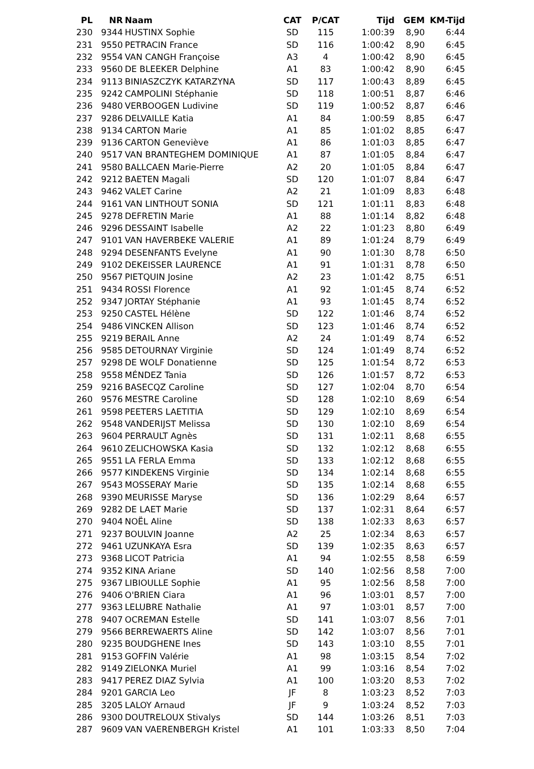| PL | NR | Naam | CAT | P/CAT | Tijd | GEM | KM-Tijd |
| --- | --- | --- | --- | --- | --- | --- | --- |
| 230 | 9344 | HUSTINX Sophie | SD | 115 | 1:00:39 | 8,90 | 6:44 |
| 231 | 9550 | PETRACIN France | SD | 116 | 1:00:42 | 8,90 | 6:45 |
| 232 | 9554 | VAN CANGH Françoise | A3 | 4 | 1:00:42 | 8,90 | 6:45 |
| 233 | 9560 | DE BLEEKER Delphine | A1 | 83 | 1:00:42 | 8,90 | 6:45 |
| 234 | 9113 | BINIASZCZYK KATARZYNA | SD | 117 | 1:00:43 | 8,89 | 6:45 |
| 235 | 9242 | CAMPOLINI Stéphanie | SD | 118 | 1:00:51 | 8,87 | 6:46 |
| 236 | 9480 | VERBOOGEN Ludivine | SD | 119 | 1:00:52 | 8,87 | 6:46 |
| 237 | 9286 | DELVAILLE Katia | A1 | 84 | 1:00:59 | 8,85 | 6:47 |
| 238 | 9134 | CARTON Marie | A1 | 85 | 1:01:02 | 8,85 | 6:47 |
| 239 | 9136 | CARTON Geneviève | A1 | 86 | 1:01:03 | 8,85 | 6:47 |
| 240 | 9517 | VAN BRANTEGHEM DOMINIQUE | A1 | 87 | 1:01:05 | 8,84 | 6:47 |
| 241 | 9580 | BALLCAEN Marie-Pierre | A2 | 20 | 1:01:05 | 8,84 | 6:47 |
| 242 | 9212 | BAETEN Magali | SD | 120 | 1:01:07 | 8,84 | 6:47 |
| 243 | 9462 | VALET Carine | A2 | 21 | 1:01:09 | 8,83 | 6:48 |
| 244 | 9161 | VAN LINTHOUT SONIA | SD | 121 | 1:01:11 | 8,83 | 6:48 |
| 245 | 9278 | DEFRETIN Marie | A1 | 88 | 1:01:14 | 8,82 | 6:48 |
| 246 | 9296 | DESSAINT Isabelle | A2 | 22 | 1:01:23 | 8,80 | 6:49 |
| 247 | 9101 | VAN HAVERBEKE VALERIE | A1 | 89 | 1:01:24 | 8,79 | 6:49 |
| 248 | 9294 | DESENFANTS Evelyne | A1 | 90 | 1:01:30 | 8,78 | 6:50 |
| 249 | 9102 | DEKEISSER LAURENCE | A1 | 91 | 1:01:31 | 8,78 | 6:50 |
| 250 | 9567 | PIETQUIN Josine | A2 | 23 | 1:01:42 | 8,75 | 6:51 |
| 251 | 9434 | ROSSI Florence | A1 | 92 | 1:01:45 | 8,74 | 6:52 |
| 252 | 9347 | JORTAY Stéphanie | A1 | 93 | 1:01:45 | 8,74 | 6:52 |
| 253 | 9250 | CASTEL Hélène | SD | 122 | 1:01:46 | 8,74 | 6:52 |
| 254 | 9486 | VINCKEN Allison | SD | 123 | 1:01:46 | 8,74 | 6:52 |
| 255 | 9219 | BERAIL Anne | A2 | 24 | 1:01:49 | 8,74 | 6:52 |
| 256 | 9585 | DETOURNAY Virginie | SD | 124 | 1:01:49 | 8,74 | 6:52 |
| 257 | 9298 | DE WOLF Donatienne | SD | 125 | 1:01:54 | 8,72 | 6:53 |
| 258 | 9558 | MÉNDEZ Tania | SD | 126 | 1:01:57 | 8,72 | 6:53 |
| 259 | 9216 | BASECQZ Caroline | SD | 127 | 1:02:04 | 8,70 | 6:54 |
| 260 | 9576 | MESTRE Caroline | SD | 128 | 1:02:10 | 8,69 | 6:54 |
| 261 | 9598 | PEETERS LAETITIA | SD | 129 | 1:02:10 | 8,69 | 6:54 |
| 262 | 9548 | VANDERIJST Melissa | SD | 130 | 1:02:10 | 8,69 | 6:54 |
| 263 | 9604 | PERRAULT Agnès | SD | 131 | 1:02:11 | 8,68 | 6:55 |
| 264 | 9610 | ZELICHOWSKA Kasia | SD | 132 | 1:02:12 | 8,68 | 6:55 |
| 265 | 9551 | LA FERLA Emma | SD | 133 | 1:02:12 | 8,68 | 6:55 |
| 266 | 9577 | KINDEKENS Virginie | SD | 134 | 1:02:14 | 8,68 | 6:55 |
| 267 | 9543 | MOSSERAY Marie | SD | 135 | 1:02:14 | 8,68 | 6:55 |
| 268 | 9390 | MEURISSE Maryse | SD | 136 | 1:02:29 | 8,64 | 6:57 |
| 269 | 9282 | DE LAET Marie | SD | 137 | 1:02:31 | 8,64 | 6:57 |
| 270 | 9404 | NOËL Aline | SD | 138 | 1:02:33 | 8,63 | 6:57 |
| 271 | 9237 | BOULVIN Joanne | A2 | 25 | 1:02:34 | 8,63 | 6:57 |
| 272 | 9461 | UZUNKAYA Esra | SD | 139 | 1:02:35 | 8,63 | 6:57 |
| 273 | 9368 | LICOT Patricia | A1 | 94 | 1:02:55 | 8,58 | 6:59 |
| 274 | 9352 | KINA Ariane | SD | 140 | 1:02:56 | 8,58 | 7:00 |
| 275 | 9367 | LIBIOULLE Sophie | A1 | 95 | 1:02:56 | 8,58 | 7:00 |
| 276 | 9406 | O'BRIEN Ciara | A1 | 96 | 1:03:01 | 8,57 | 7:00 |
| 277 | 9363 | LELUBRE Nathalie | A1 | 97 | 1:03:01 | 8,57 | 7:00 |
| 278 | 9407 | OCREMAN Estelle | SD | 141 | 1:03:07 | 8,56 | 7:01 |
| 279 | 9566 | BERREWAERTS Aline | SD | 142 | 1:03:07 | 8,56 | 7:01 |
| 280 | 9235 | BOUDGHENE Ines | SD | 143 | 1:03:10 | 8,55 | 7:01 |
| 281 | 9153 | GOFFIN Valérie | A1 | 98 | 1:03:15 | 8,54 | 7:02 |
| 282 | 9149 | ZIELONKA Muriel | A1 | 99 | 1:03:16 | 8,54 | 7:02 |
| 283 | 9417 | PEREZ DIAZ Sylvia | A1 | 100 | 1:03:20 | 8,53 | 7:02 |
| 284 | 9201 | GARCIA Leo | JF | 8 | 1:03:23 | 8,52 | 7:03 |
| 285 | 3205 | LALOY Arnaud | JF | 9 | 1:03:24 | 8,52 | 7:03 |
| 286 | 9300 | DOUTRELOUX Stivalys | SD | 144 | 1:03:26 | 8,51 | 7:03 |
| 287 | 9609 | VAN VAERENBERGH Kristel | A1 | 101 | 1:03:33 | 8,50 | 7:04 |